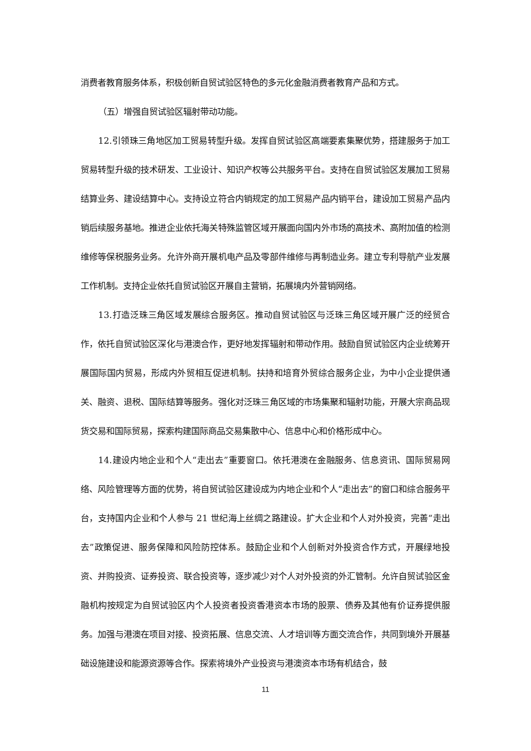消费者教育服务体系，积极创新自贸试验区特色的多元化金融消费者教育产品和方式。
（五）增强自贸试验区辐射带动功能。
12.引领珠三角地区加工贸易转型升级。发挥自贸试验区高端要素集聚优势，搭建服务于加工贸易转型升级的技术研发、工业设计、知识产权等公共服务平台。支持在自贸试验区发展加工贸易结算业务、建设结算中心。支持设立符合内销规定的加工贸易产品内销平台，建设加工贸易产品内销后续服务基地。推进企业依托海关特殊监管区域开展面向国内外市场的高技术、高附加值的检测维修等保税服务业务。允许外商开展机电产品及零部件维修与再制造业务。建立专利导航产业发展工作机制。支持企业依托自贸试验区开展自主营销，拓展境内外营销网络。
13.打造泛珠三角区域发展综合服务区。推动自贸试验区与泛珠三角区域开展广泛的经贸合作，依托自贸试验区深化与港澳合作，更好地发挥辐射和带动作用。鼓励自贸试验区内企业统筹开展国际国内贸易，形成内外贸相互促进机制。扶持和培育外贸综合服务企业，为中小企业提供通关、融资、退税、国际结算等服务。强化对泛珠三角区域的市场集聚和辐射功能，开展大宗商品现货交易和国际贸易，探索构建国际商品交易集散中心、信息中心和价格形成中心。
14.建设内地企业和个人“走出去”重要窗口。依托港澳在金融服务、信息资讯、国际贸易网络、风险管理等方面的优势，将自贸试验区建设成为内地企业和个人“走出去”的窗口和综合服务平台，支持国内企业和个人参与 21 世纪海上丝绸之路建设。扩大企业和个人对外投资，完善“走出去”政策促进、服务保障和风险防控体系。鼓励企业和个人创新对外投资合作方式，开展绿地投资、并购投资、证券投资、联合投资等，逐步减少对个人对外投资的外汇管制。允许自贸试验区金融机构按规定为自贸试验区内个人投资者投资香港资本市场的股票、债券及其他有价证券提供服务。加强与港澳在项目对接、投资拓展、信息交流、人才培训等方面交流合作，共同到境外开展基础设施建设和能源资源等合作。探索将境外产业投资与港澳资本市场有机结合，鼓
11